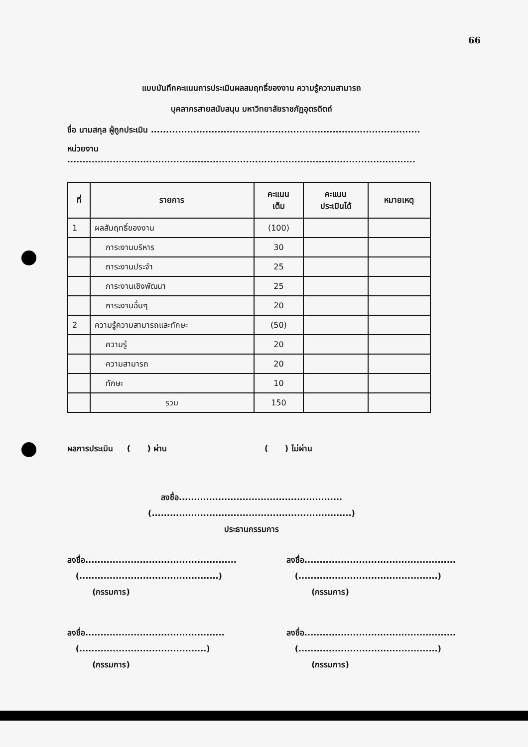66
แบบบันทึกคะแนนการประเมินผลสมฤทธิ์ของงาน ความรู้ความสามารถ
บุคลากรสายสนับสนุน มหาวิทยาลัยราชภัฏอุตรดิตถ์
ชื่อ นามสกุล ผู้ถูกประเมิน .........................................................................................
หน่วยงาน ...................................................................................................................
| ที่ | รายการ | คะแนน เต็ม | คะแนน ประเมินได้ | หมายเหตุ |
| --- | --- | --- | --- | --- |
| 1 | ผลสัมฤทธิ์ของงาน | (100) | | |
| | ภาระงานบริหาร | 30 | | |
| | ภาระงานประจำ | 25 | | |
| | ภาระงานเชิงพัฒนา | 25 | | |
| | ภาระงานอื่นๆ | 20 | | |
| 2 | ความรู้ความสามารถและทักษะ | (50) | | |
| | ความรู้ | 20 | | |
| | ความสามารถ | 20 | | |
| | ทักษะ | 10 | | |
| | รวม | 150 | | |
ผลการประเมิน ( ) ผ่าน ( ) ไม่ผ่าน
ลงชื่อ......................................................
(..................................................................)
ประธานกรรมการ
ลงชื่อ..................................................
(..............................................)
(กรรมการ)
ลงชื่อ..................................................
(..............................................)
(กรรมการ)
ลงชื่อ..............................................
(..........................................)
(กรรมการ)
ลงชื่อ..................................................
(..............................................)
(กรรมการ)